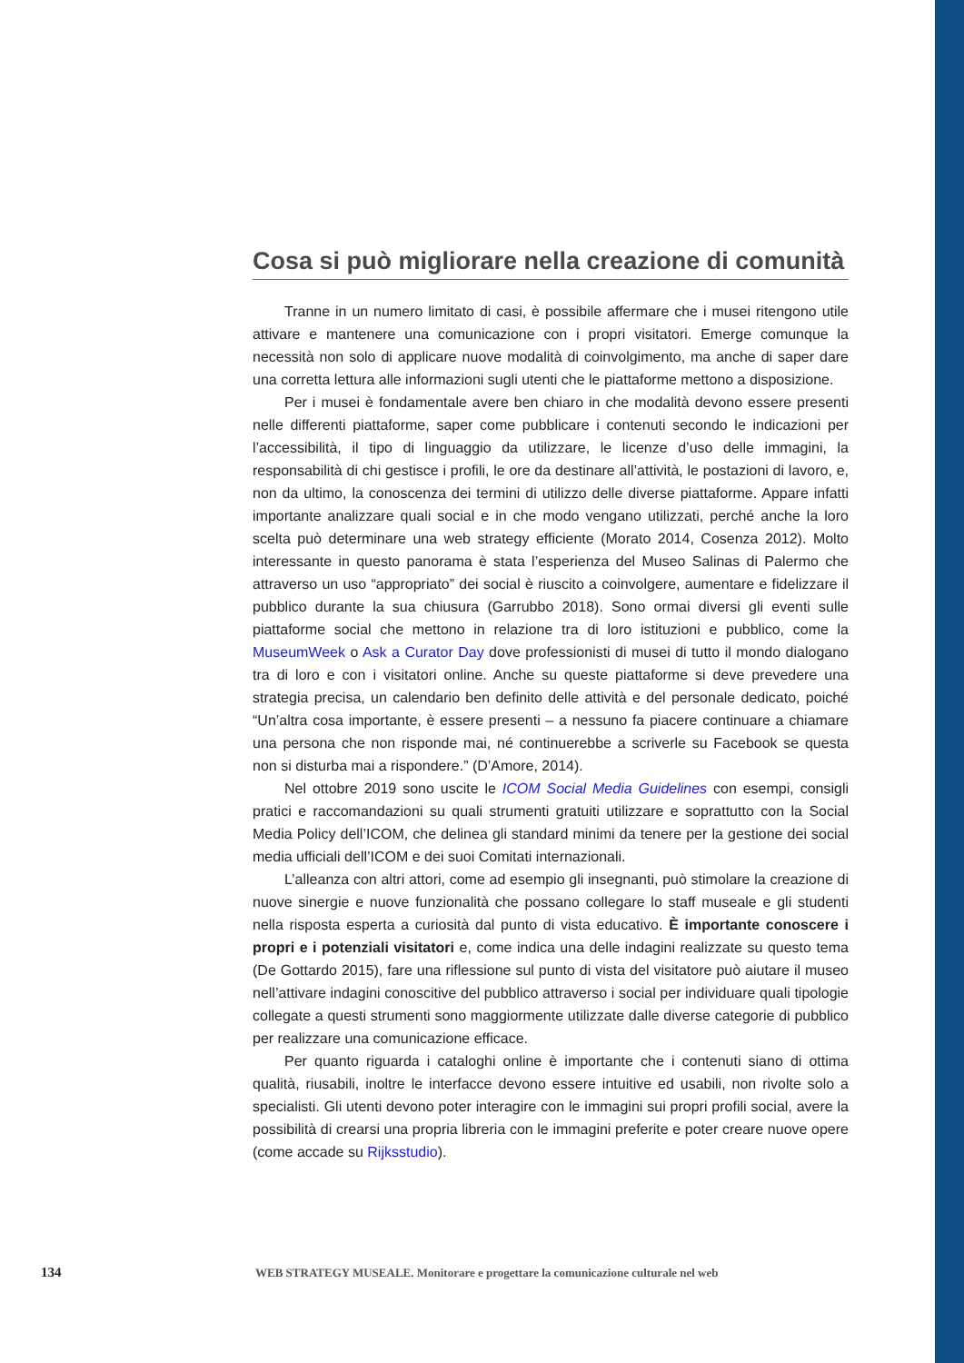Cosa si può migliorare nella creazione di comunità
Tranne in un numero limitato di casi, è possibile affermare che i musei ritengono utile attivare e mantenere una comunicazione con i propri visitatori. Emerge comunque la necessità non solo di applicare nuove modalità di coinvolgimento, ma anche di saper dare una corretta lettura alle informazioni sugli utenti che le piattaforme mettono a disposizione.
Per i musei è fondamentale avere ben chiaro in che modalità devono essere presenti nelle differenti piattaforme, saper come pubblicare i contenuti secondo le indicazioni per l’accessibilità, il tipo di linguaggio da utilizzare, le licenze d’uso delle immagini, la responsabilità di chi gestisce i profili, le ore da destinare all’attività, le postazioni di lavoro, e, non da ultimo, la conoscenza dei termini di utilizzo delle diverse piattaforme. Appare infatti importante analizzare quali social e in che modo vengano utilizzati, perché anche la loro scelta può determinare una web strategy efficiente (Morato 2014, Cosenza 2012). Molto interessante in questo panorama è stata l’esperienza del Museo Salinas di Palermo che attraverso un uso “appropriato” dei social è riuscito a coinvolgere, aumentare e fidelizzare il pubblico durante la sua chiusura (Garrubbo 2018). Sono ormai diversi gli eventi sulle piattaforme social che mettono in relazione tra di loro istituzioni e pubblico, come la MuseumWeek o Ask a Curator Day dove professionisti di musei di tutto il mondo dialogano tra di loro e con i visitatori online. Anche su queste piattaforme si deve prevedere una strategia precisa, un calendario ben definito delle attività e del personale dedicato, poiché “Un’altra cosa importante, è essere presenti – a nessuno fa piacere continuare a chiamare una persona che non risponde mai, né continuerebbe a scriverle su Facebook se questa non si disturba mai a rispondere.” (D’Amore, 2014).
Nel ottobre 2019 sono uscite le ICOM Social Media Guidelines con esempi, consigli pratici e raccomandazioni su quali strumenti gratuiti utilizzare e soprattutto con la Social Media Policy dell’ICOM, che delinea gli standard minimi da tenere per la gestione dei social media ufficiali dell’ICOM e dei suoi Comitati internazionali.
L’alleanza con altri attori, come ad esempio gli insegnanti, può stimolare la creazione di nuove sinergie e nuove funzionalità che possano collegare lo staff museale e gli studenti nella risposta esperta a curiosità dal punto di vista educativo. È importante conoscere i propri e i potenziali visitatori e, come indica una delle indagini realizzate su questo tema (De Gottardo 2015), fare una riflessione sul punto di vista del visitatore può aiutare il museo nell’attivare indagini conoscitive del pubblico attraverso i social per individuare quali tipologie collegate a questi strumenti sono maggiormente utilizzate dalle diverse categorie di pubblico per realizzare una comunicazione efficace.
Per quanto riguarda i cataloghi online è importante che i contenuti siano di ottima qualità, riusabili, inoltre le interfacce devono essere intuitive ed usabili, non rivolte solo a specialisti. Gli utenti devono poter interagire con le immagini sui propri profili social, avere la possibilità di crearsi una propria libreria con le immagini preferite e poter creare nuove opere (come accade su Rijksstudio).
134 WEB STRATEGY MUSEALE. Monitorare e progettare la comunicazione culturale nel web